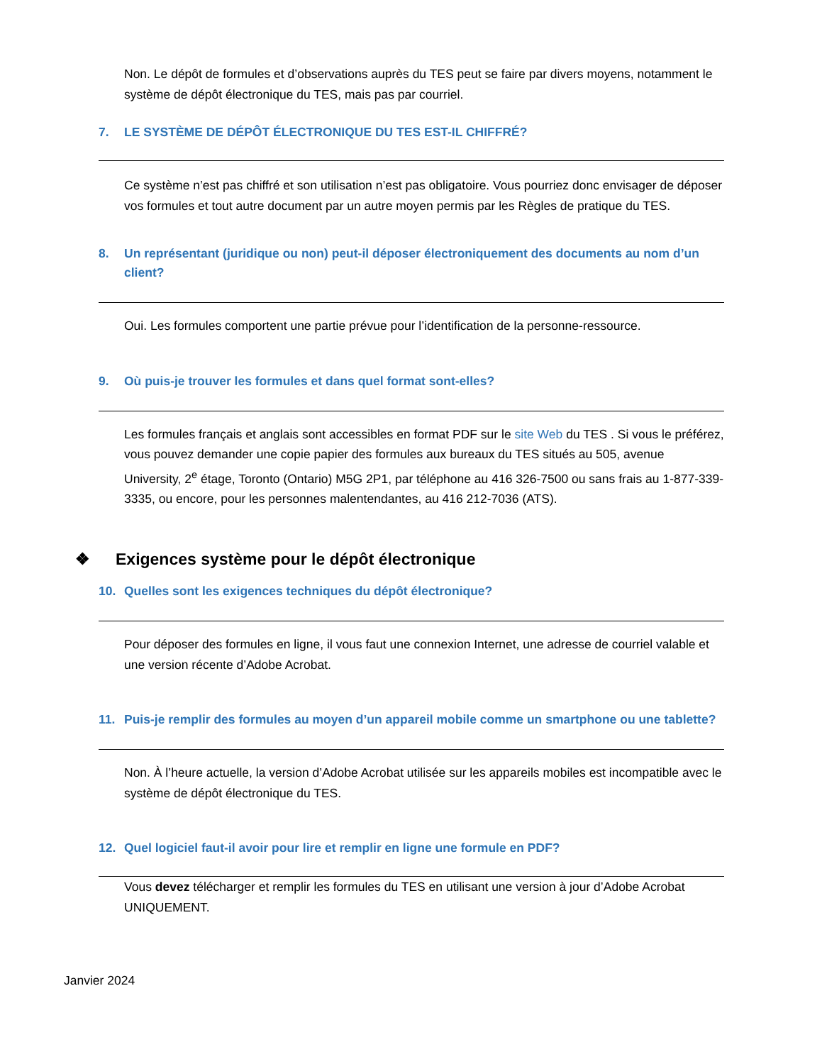Non. Le dépôt de formules et d’observations auprès du TES peut se faire par divers moyens, notamment le système de dépôt électronique du TES, mais pas par courriel.
7. LE SYSTÈME DE DÉPÔT ÉLECTRONIQUE DU TES EST-IL CHIFFRÉ?
Ce système n’est pas chiffré et son utilisation n’est pas obligatoire. Vous pourriez donc envisager de déposer vos formules et tout autre document par un autre moyen permis par les Règles de pratique du TES.
8. Un représentant (juridique ou non) peut-il déposer électroniquement des documents au nom d’un client?
Oui. Les formules comportent une partie prévue pour l’identification de la personne-ressource.
9. Où puis-je trouver les formules et dans quel format sont-elles?
Les formules français et anglais sont accessibles en format PDF sur le site Web du TES . Si vous le préférez, vous pouvez demander une copie papier des formules aux bureaux du TES situés au 505, avenue University, 2<sup>e</sup> étage, Toronto (Ontario) M5G 2P1, par téléphone au 416 326-7500 ou sans frais au 1-877-339-3335, ou encore, pour les personnes malentendantes, au 416 212-7036 (ATS).
❖ Exigences système pour le dépôt électronique
10. Quelles sont les exigences techniques du dépôt électronique?
Pour déposer des formules en ligne, il vous faut une connexion Internet, une adresse de courriel valable et une version récente d’Adobe Acrobat.
11. Puis-je remplir des formules au moyen d’un appareil mobile comme un smartphone ou une tablette?
Non. À l’heure actuelle, la version d’Adobe Acrobat utilisée sur les appareils mobiles est incompatible avec le système de dépôt électronique du TES.
12. Quel logiciel faut-il avoir pour lire et remplir en ligne une formule en PDF?
Vous devez télécharger et remplir les formules du TES en utilisant une version à jour d’Adobe Acrobat UNIQUEMENT.
Janvier 2024